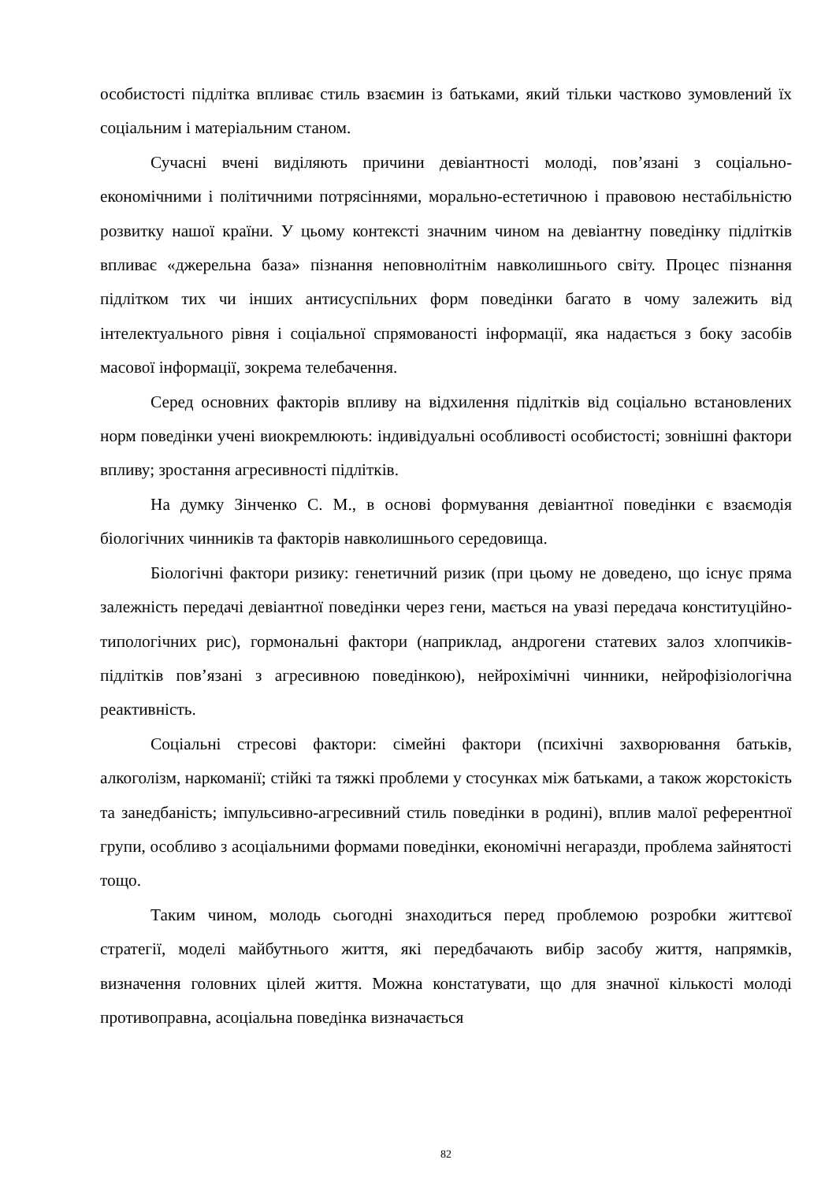особистості підлітка впливає стиль взаємин із батьками, який тільки частково зумовлений їх соціальним і матеріальним станом.
Сучасні вчені виділяють причини девіантності молоді, пов’язані з соціально-економічними і політичними потрясіннями, морально-естетичною і правовою нестабільністю розвитку нашої країни. У цьому контексті значним чином на девіантну поведінку підлітків впливає «джерельна база» пізнання неповнолітнім навколишнього світу. Процес пізнання підлітком тих чи інших антисуспільних форм поведінки багато в чому залежить від інтелектуального рівня і соціальної спрямованості інформації, яка надається з боку засобів масової інформації, зокрема телебачення.
Серед основних факторів впливу на відхилення підлітків від соціально встановлених норм поведінки учені виокремлюють: індивідуальні особливості особистості; зовнішні фактори впливу; зростання агресивності підлітків.
На думку Зінченко С. М., в основі формування девіантної поведінки є взаємодія біологічних чинників та факторів навколишнього середовища.
Біологічні фактори ризику: генетичний ризик (при цьому не доведено, що існує пряма залежність передачі девіантної поведінки через гени, мається на увазі передача конституційно-типологічних рис), гормональні фактори (наприклад, андрогени статевих залоз хлопчиків-підлітків пов’язані з агресивною поведінкою), нейрохімічні чинники, нейрофізіологічна реактивність.
Соціальні стресові фактори: сімейні фактори (психічні захворювання батьків, алкоголізм, наркоманії; стійкі та тяжкі проблеми у стосунках між батьками, а також жорстокість та занедбаність; імпульсивно-агресивний стиль поведінки в родині), вплив малої референтної групи, особливо з асоціальними формами поведінки, економічні негаразди, проблема зайнятості тощо.
Таким чином, молодь сьогодні знаходиться перед проблемою розробки життєвої стратегії, моделі майбутнього життя, які передбачають вибір засобу життя, напрямків, визначення головних цілей життя. Можна констатувати, що для значної кількості молоді противоправна, асоціальна поведінка визначається
82